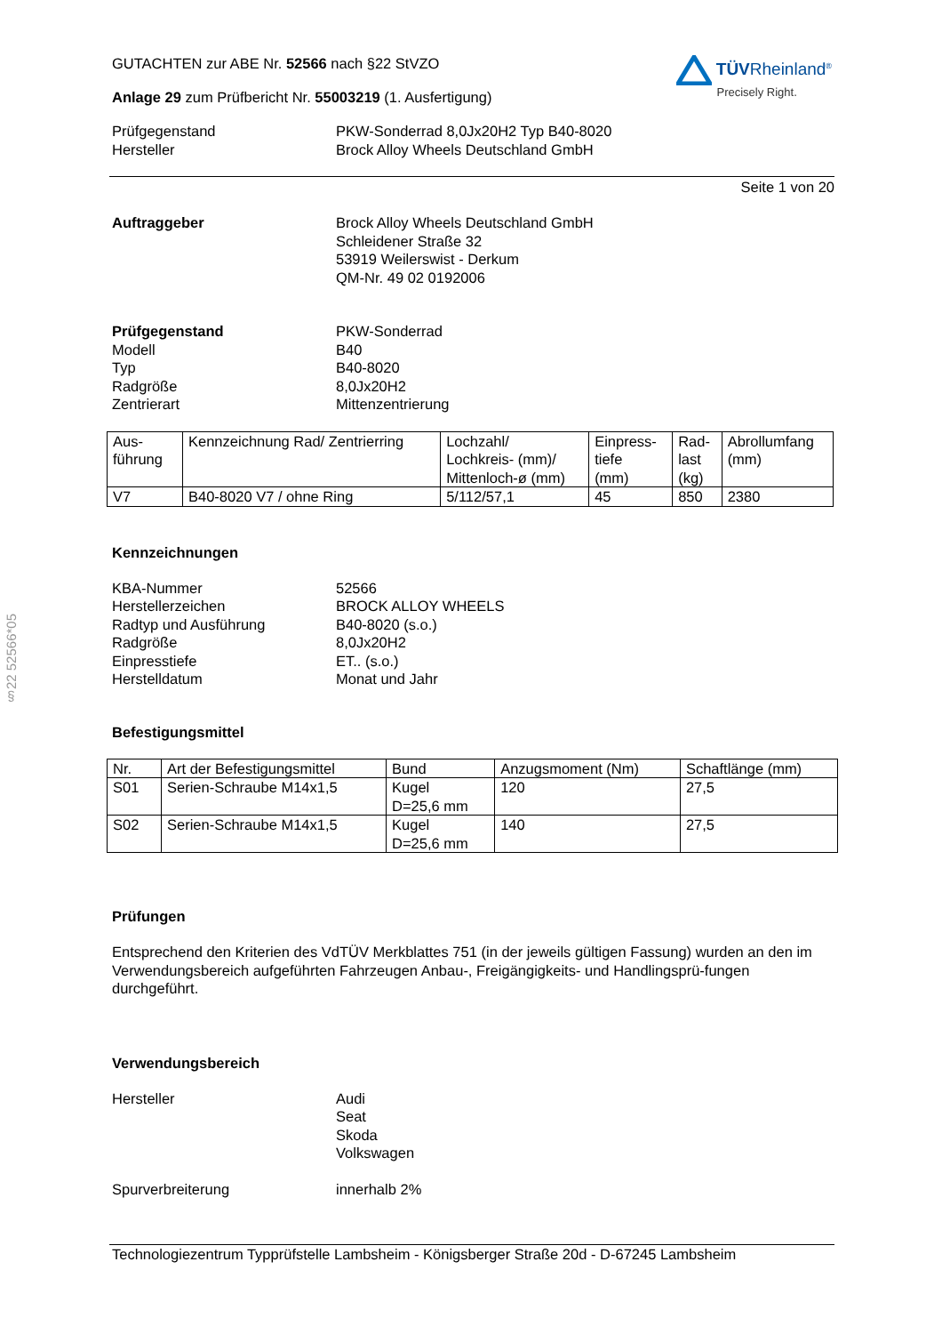§22 52566*05
GUTACHTEN zur ABE Nr. 52566 nach §22 StVZO
Anlage 29 zum Prüfbericht Nr. 55003219 (1. Ausfertigung)
TÜVRheinland<sup>®</sup>
Precisely Right.
Prüfgegenstand PKW-Sonderrad 8,0Jx20H2 Typ B40-8020
Hersteller Brock Alloy Wheels Deutschland GmbH
Seite 1 von 20
Auftraggeber Brock Alloy Wheels Deutschland GmbH
Schleidener Straße 32
53919 Weilerswist - Derkum
QM-Nr. 49 02 0192006
Prüfgegenstand PKW-Sonderrad
Modell B40
Typ B40-8020
Radgröße 8,0Jx20H2
Zentrierart Mittenzentrierung
| Aus- führung | Kennzeichnung Rad/ Zentrierring | Lochzahl/ Lochkreis- (mm)/ Mittenloch-ø (mm) | Einpress- tiefe (mm) | Rad- last (kg) | Abrollumfang (mm) |
| V7 | B40-8020 V7 / ohne Ring | 5/112/57,1 | 45 | 850 | 2380 |
Kennzeichnungen
KBA-Nummer 52566
Herstellerzeichen BROCK ALLOY WHEELS
Radtyp und Ausführung B40-8020 (s.o.)
Radgröße 8,0Jx20H2
Einpresstiefe ET.. (s.o.)
Herstelldatum Monat und Jahr
Befestigungsmittel
| Nr. | Art der Befestigungsmittel | Bund | Anzugsmoment (Nm) | Schaftlänge (mm) |
| S01 | Serien-Schraube M14x1,5 | Kugel D=25,6 mm | 120 | 27,5 |
| S02 | Serien-Schraube M14x1,5 | Kugel D=25,6 mm | 140 | 27,5 |
Prüfungen
Entsprechend den Kriterien des VdTÜV Merkblattes 751 (in der jeweils gültigen Fassung) wurden an den im Verwendungsbereich aufgeführten Fahrzeugen Anbau-, Freigängigkeits- und Handlingsprü-fungen durchgeführt.
Verwendungsbereich
Hersteller Audi
Seat
Skoda
Volkswagen
Spurverbreiterung innerhalb 2%
Technologiezentrum Typprüfstelle Lambsheim - Königsberger Straße 20d - D-67245 Lambsheim